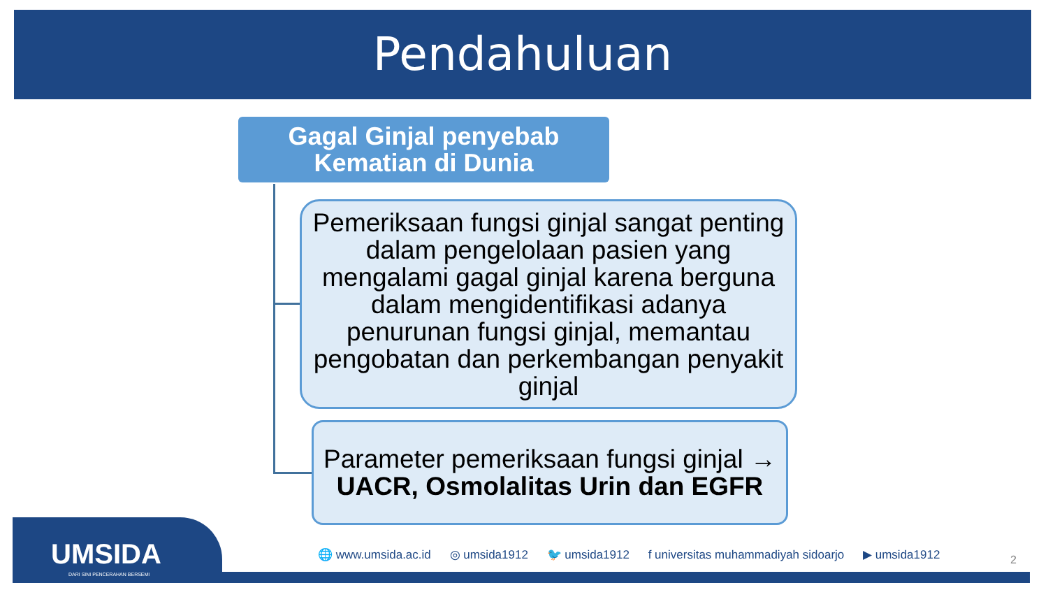Pendahuluan
Gagal Ginjal penyebab
Kematian di Dunia
Pemeriksaan fungsi ginjal sangat penting dalam pengelolaan pasien yang mengalami gagal ginjal karena berguna dalam mengidentifikasi adanya penurunan fungsi ginjal, memantau pengobatan dan perkembangan penyakit ginjal
Parameter pemeriksaan fungsi ginjal →
UACR, Osmolalitas Urin dan EGFR
UMSIDA
DARI SINI PENCERAHAN BERSEMI
🌐 www.umsida.ac.id ◎ umsida1912 🐦 umsida1912 f universitas muhammadiyah sidoarjo ▶ umsida1912 2